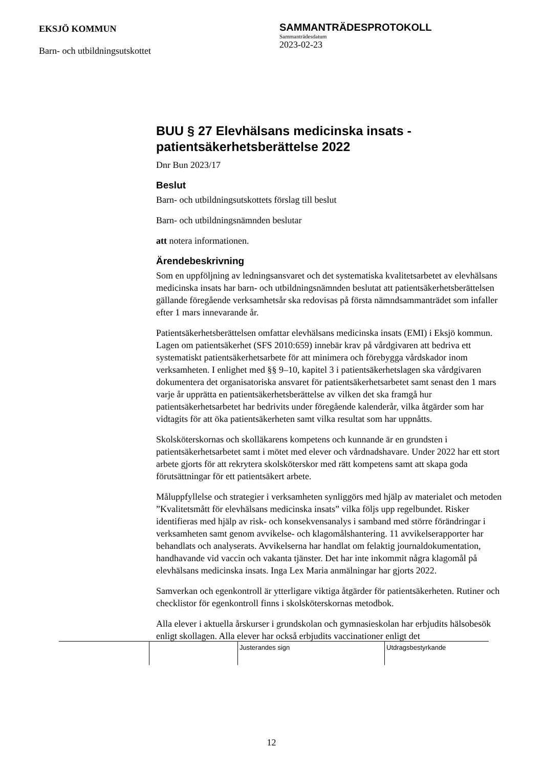EKSJÖ KOMMUN
Barn- och utbildningsutskottet
SAMMANTRÄDESPROTOKOLL
Sammanträdesdatum
2023-02-23
BUU § 27 Elevhälsans medicinska insats - patientsäkerhetsberättelse 2022
Dnr Bun 2023/17
Beslut
Barn- och utbildningsutskottets förslag till beslut
Barn- och utbildningsnämnden beslutar
att notera informationen.
Ärendebeskrivning
Som en uppföljning av ledningsansvaret och det systematiska kvalitetsarbetet av elevhälsans medicinska insats har barn- och utbildningsnämnden beslutat att patientsäkerhetsberättelsen gällande föregående verksamhetsår ska redovisas på första nämndsammanträdet som infaller efter 1 mars innevarande år.
Patientsäkerhetsberättelsen omfattar elevhälsans medicinska insats (EMI) i Eksjö kommun. Lagen om patientsäkerhet (SFS 2010:659) innebär krav på vårdgivaren att bedriva ett systematiskt patientsäkerhetsarbete för att minimera och förebygga vårdskador inom verksamheten. I enlighet med §§ 9–10, kapitel 3 i patientsäkerhetslagen ska vårdgivaren dokumentera det organisatoriska ansvaret för patientsäkerhetsarbetet samt senast den 1 mars varje år upprätta en patientsäkerhetsberättelse av vilken det ska framgå hur patientsäkerhetsarbetet har bedrivits under föregående kalenderår, vilka åtgärder som har vidtagits för att öka patientsäkerheten samt vilka resultat som har uppnåtts.
Skolsköterskornas och skolläkarens kompetens och kunnande är en grundsten i patientsäkerhetsarbetet samt i mötet med elever och vårdnadshavare. Under 2022 har ett stort arbete gjorts för att rekrytera skolsköterskor med rätt kompetens samt att skapa goda förutsättningar för ett patientsäkert arbete.
Måluppfyllelse och strategier i verksamheten synliggörs med hjälp av materialet och metoden ”Kvalitetsmått för elevhälsans medicinska insats” vilka följs upp regelbundet. Risker identifieras med hjälp av risk- och konsekvensanalys i samband med större förändringar i verksamheten samt genom avvikelse- och klagomålshantering. 11 avvikelserapporter har behandlats och analyserats. Avvikelserna har handlat om felaktig journaldokumentation, handhavande vid vaccin och vakanta tjänster. Det har inte inkommit några klagomål på elevhälsans medicinska insats. Inga Lex Maria anmälningar har gjorts 2022.
Samverkan och egenkontroll är ytterligare viktiga åtgärder för patientsäkerheten. Rutiner och checklistor för egenkontroll finns i skolsköterskornas metodbok.
Alla elever i aktuella årskurser i grundskolan och gymnasieskolan har erbjudits hälsobesök enligt skollagen. Alla elever har också erbjudits vaccinationer enligt det
Justerandes sign Utdragsbestyrkande
12